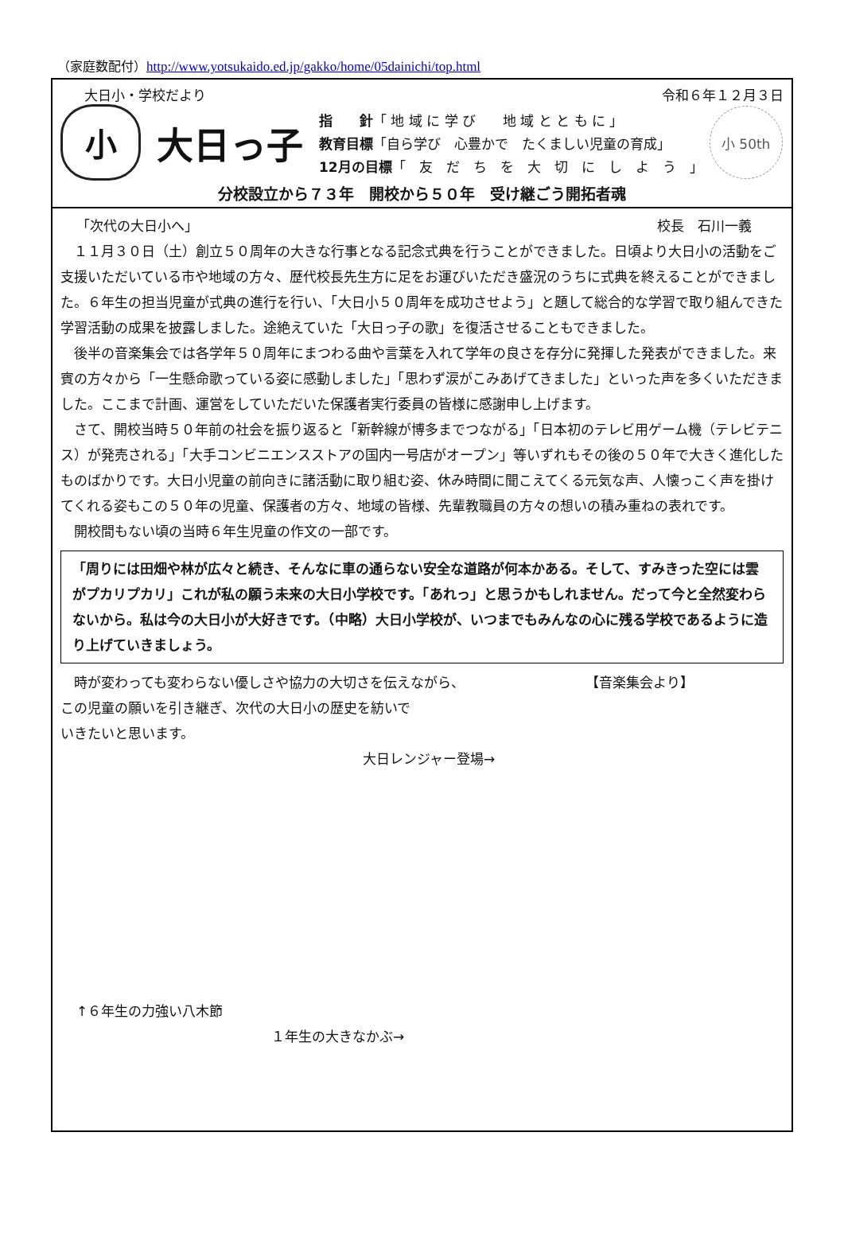（家庭数配付）http://www.yotsukaido.ed.jp/gakko/home/05dainichi/top.html
大日小・学校だより 令和６年１２月３日
小
大日っ子
指　　針「 地 域 に 学 び　　地 域 と と も に 」
教育目標「自ら学び　心豊かで　たくましい児童の育成」
12月の目標「　友　だ　ち　を　大　切　に　し　よ　う　」
小 50th
分校設立から７３年　開校から５０年　受け継ごう開拓者魂
「次代の大日小へ」 校長　石川一義
１１月３０日（土）創立５０周年の大きな行事となる記念式典を行うことができました。日頃より大日小の活動をご支援いただいている市や地域の方々、歴代校長先生方に足をお運びいただき盛況のうちに式典を終えることができました。６年生の担当児童が式典の進行を行い、「大日小５０周年を成功させよう」と題して総合的な学習で取り組んできた学習活動の成果を披露しました。途絶えていた「大日っ子の歌」を復活させることもできました。
後半の音楽集会では各学年５０周年にまつわる曲や言葉を入れて学年の良さを存分に発揮した発表ができました。来賓の方々から「一生懸命歌っている姿に感動しました」「思わず涙がこみあげてきました」といった声を多くいただきました。ここまで計画、運営をしていただいた保護者実行委員の皆様に感謝申し上げます。
さて、開校当時５０年前の社会を振り返ると「新幹線が博多までつながる」「日本初のテレビ用ゲーム機（テレビテニス）が発売される」「大手コンビニエンスストアの国内一号店がオープン」等いずれもその後の５０年で大きく進化したものばかりです。大日小児童の前向きに諸活動に取り組む姿、休み時間に聞こえてくる元気な声、人懐っこく声を掛けてくれる姿もこの５０年の児童、保護者の方々、地域の皆様、先輩教職員の方々の想いの積み重ねの表れです。
開校間もない頃の当時６年生児童の作文の一部です。
「周りには田畑や林が広々と続き、そんなに車の通らない安全な道路が何本かある。そして、すみきった空には雲がプカリプカリ」これが私の願う未来の大日小学校です。「あれっ」と思うかもしれません。だって今と全然変わらないから。私は今の大日小が大好きです。（中略）大日小学校が、いつまでもみんなの心に残る学校であるように造り上げていきましょう。
時が変わっても変わらない優しさや協力の大切さを伝えながら、
この児童の願いを引き継ぎ、次代の大日小の歴史を紡いで
いきたいと思います。
【音楽集会より】
大日レンジャー登場→
↑６年生の力強い八木節
１年生の大きなかぶ→